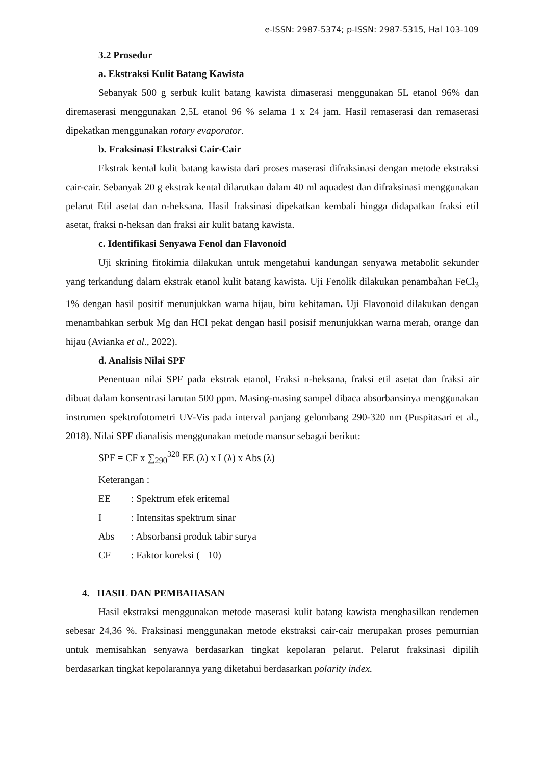e-ISSN: 2987-5374; p-ISSN: 2987-5315, Hal 103-109
3.2 Prosedur
a. Ekstraksi Kulit Batang Kawista
Sebanyak 500 g serbuk kulit batang kawista dimaserasi menggunakan 5L etanol 96% dan diremaserasi menggunakan 2,5L etanol 96 % selama 1 x 24 jam. Hasil remaserasi dan remaserasi dipekatkan menggunakan rotary evaporator.
b. Fraksinasi Ekstraksi Cair-Cair
Ekstrak kental kulit batang kawista dari proses maserasi difraksinasi dengan metode ekstraksi cair-cair. Sebanyak 20 g ekstrak kental dilarutkan dalam 40 ml aquadest dan difraksinasi menggunakan pelarut Etil asetat dan n-heksana. Hasil fraksinasi dipekatkan kembali hingga didapatkan fraksi etil asetat, fraksi n-heksan dan fraksi air kulit batang kawista.
c. Identifikasi Senyawa Fenol dan Flavonoid
Uji skrining fitokimia dilakukan untuk mengetahui kandungan senyawa metabolit sekunder yang terkandung dalam ekstrak etanol kulit batang kawista. Uji Fenolik dilakukan penambahan FeCl<sub>3</sub> 1% dengan hasil positif menunjukkan warna hijau, biru kehitaman. Uji Flavonoid dilakukan dengan menambahkan serbuk Mg dan HCl pekat dengan hasil posisif menunjukkan warna merah, orange dan hijau (Avianka et al., 2022).
d. Analisis Nilai SPF
Penentuan nilai SPF pada ekstrak etanol, Fraksi n-heksana, fraksi etil asetat dan fraksi air dibuat dalam konsentrasi larutan 500 ppm. Masing-masing sampel dibaca absorbansinya menggunakan instrumen spektrofotometri UV-Vis pada interval panjang gelombang 290-320 nm (Puspitasari et al., 2018). Nilai SPF dianalisis menggunakan metode mansur sebagai berikut:
SPF = CF x ∑<sub>290</sub><sup>320</sup> EE (λ) x I (λ) x Abs (λ)
Keterangan :
EE: Spektrum efek eritemal
I: Intensitas spektrum sinar
Abs: Absorbansi produk tabir surya
CF: Faktor koreksi (= 10)
4. HASIL DAN PEMBAHASAN
Hasil ekstraksi menggunakan metode maserasi kulit batang kawista menghasilkan rendemen sebesar 24,36 %. Fraksinasi menggunakan metode ekstraksi cair-cair merupakan proses pemurnian untuk memisahkan senyawa berdasarkan tingkat kepolaran pelarut. Pelarut fraksinasi dipilih berdasarkan tingkat kepolarannya yang diketahui berdasarkan polarity index.